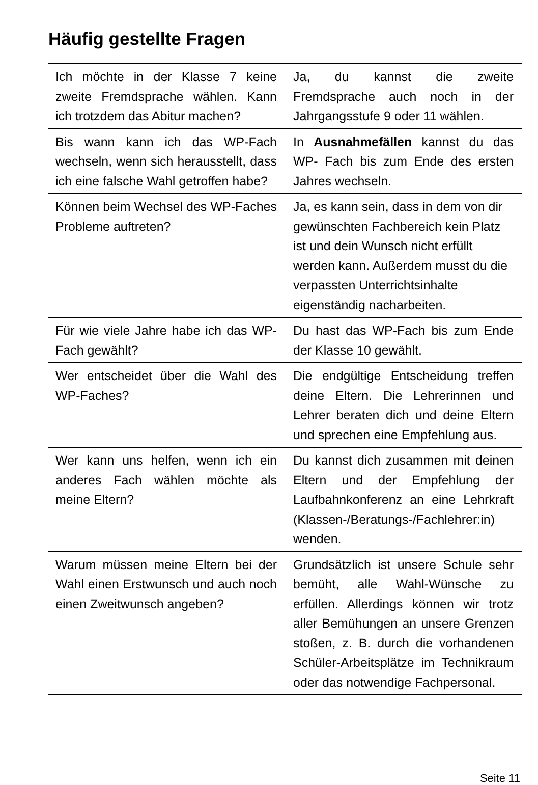Häufig gestellte Fragen
| Ich möchte in der Klasse 7 keine zweite Fremdsprache wählen. Kann ich trotzdem das Abitur machen? | Ja, du kannst die zweite Fremdsprache auch noch in der Jahrgangsstufe 9 oder 11 wählen. |
| Bis wann kann ich das WP-Fach wechseln, wenn sich herausstellt, dass ich eine falsche Wahl getroffen habe? | In Ausnahmefällen kannst du das WP- Fach bis zum Ende des ersten Jahres wechseln. |
| Können beim Wechsel des WP-Faches Probleme auftreten? | Ja, es kann sein, dass in dem von dir gewünschten Fachbereich kein Platz ist und dein Wunsch nicht erfüllt werden kann. Außerdem musst du die verpassten Unterrichtsinhalte eigenständig nacharbeiten. |
| Für wie viele Jahre habe ich das WP-Fach gewählt? | Du hast das WP-Fach bis zum Ende der Klasse 10 gewählt. |
| Wer entscheidet über die Wahl des WP-Faches? | Die endgültige Entscheidung treffen deine Eltern. Die Lehrerinnen und Lehrer beraten dich und deine Eltern und sprechen eine Empfehlung aus. |
| Wer kann uns helfen, wenn ich ein anderes Fach wählen möchte als meine Eltern? | Du kannst dich zusammen mit deinen Eltern und der Empfehlung der Laufbahnkonferenz an eine Lehrkraft (Klassen-/Beratungs-/Fachlehrer:in) wenden. |
| Warum müssen meine Eltern bei der Wahl einen Erstwunsch und auch noch einen Zweitwunsch angeben? | Grundsätzlich ist unsere Schule sehr bemüht, alle Wahl-Wünsche zu erfüllen. Allerdings können wir trotz aller Bemühungen an unsere Grenzen stoßen, z. B. durch die vorhandenen Schüler-Arbeitsplätze im Technikraum oder das notwendige Fachpersonal. |
Seite 11